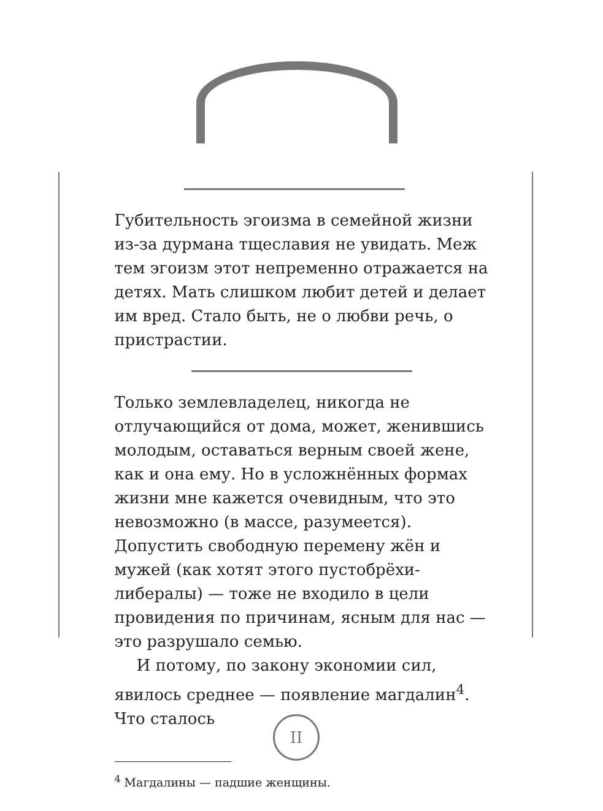Губительность эгоизма в семейной жизни из-за дурмана тщеславия не увидать. Меж тем эгоизм этот непременно отражается на детях. Мать слишком любит детей и делает им вред. Стало быть, не о любви речь, о пристрастии.
Только землевладелец, никогда не отлучающийся от дома, может, женившись молодым, оставаться верным своей жене, как и она ему. Но в усложнённых формах жизни мне кажется очевидным, что это невозможно (в массе, разумеется). Допустить свободную перемену жён и мужей (как хотят этого пустобрёхи-либералы) — тоже не входило в цели провидения по причинам, ясным для нас — это разрушало семью.
И потому, по закону экономии сил, явилось среднее — появление магдалин<sup>4</sup>. Что сталось
<sup>4</sup> Магдалины — падшие женщины.
II